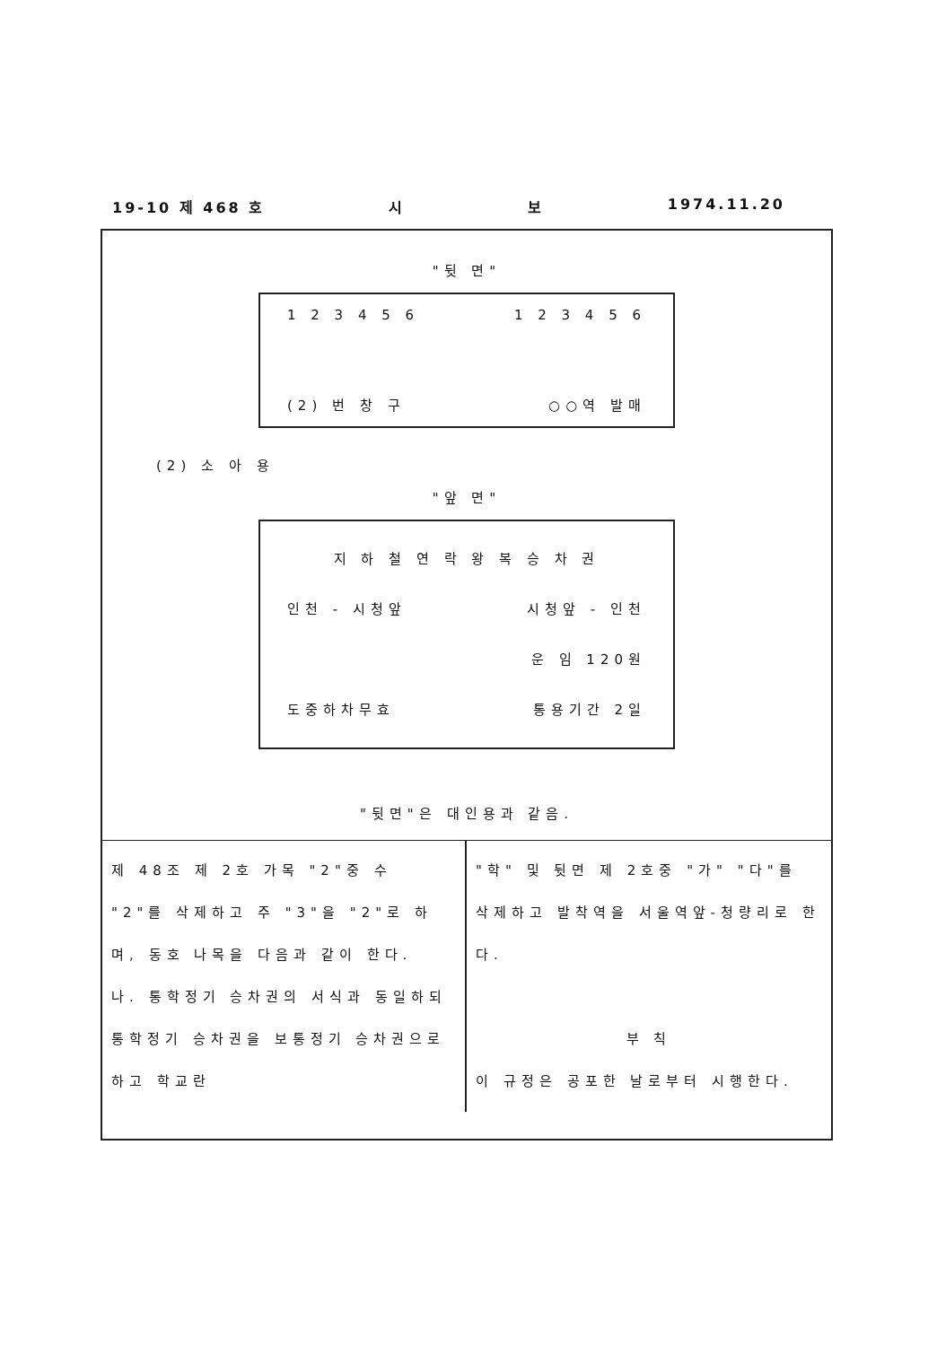19-10 제 468 호 시 보 1974.11.20
"뒷 면"
1 2 3 4 5 6 1 2 3 4 5 6
(2) 번 창 구 ○○역 발매
(2) 소 아 용
"앞 면"
지 하 철 연 락 왕 복 승 차 권
인천 - 시청앞 시청앞 - 인천
운 임 120원
도중하차무효 통용기간 2일
"뒷면"은 대인용과 같음.
제 48조 제 2호 가목 "2"중 수 "2"를 삭제하고 주 "3"을 "2"로 하며, 동호 나목을 다음과 같이 한다.
나. 통학정기 승차권의 서식과 동일하되 통학정기 승차권을 보통정기 승차권으로 하고 학교란
"학" 및 뒷면 제 2호중 "가" "다"를 삭제하고 발착역을 서울역앞-청량리로 한다.
부 칙
이 규정은 공포한 날로부터 시행한다.